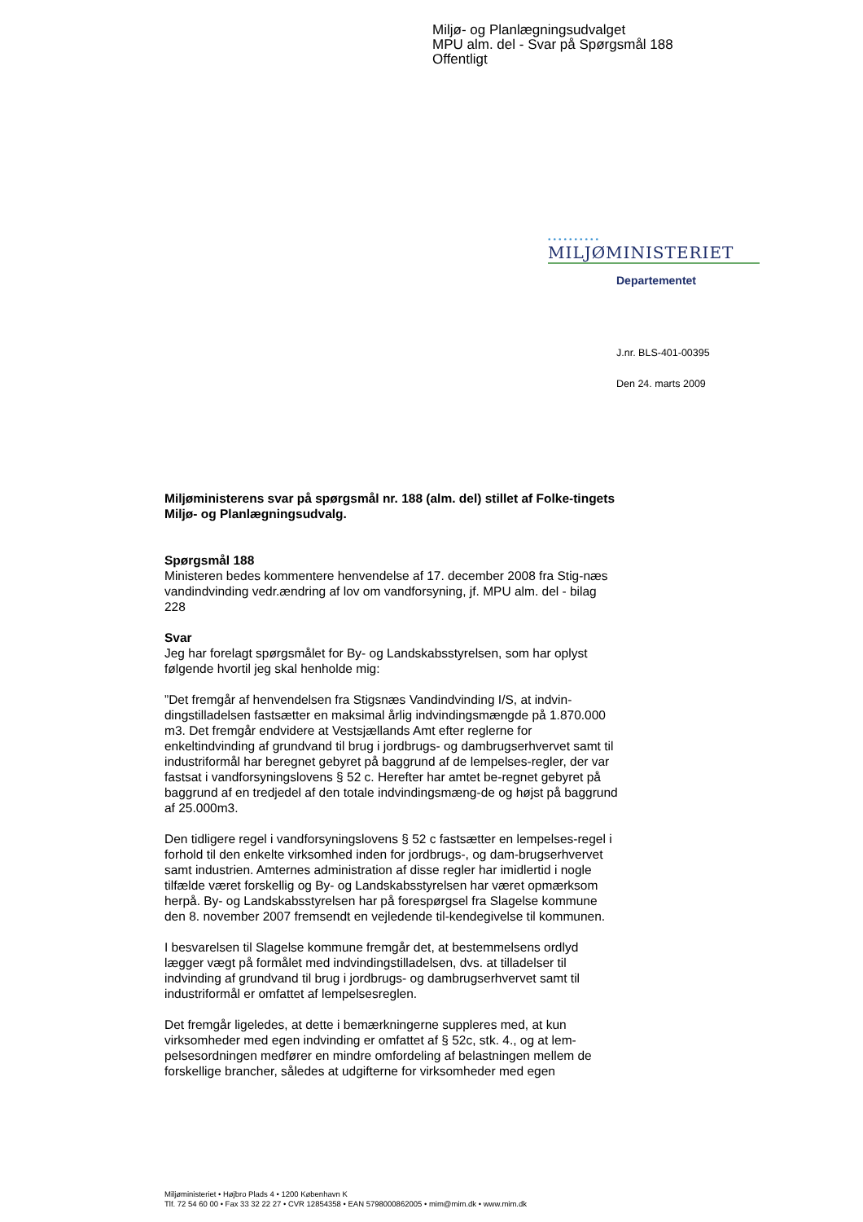Miljø- og Planlægningsudvalget
MPU alm. del - Svar på Spørgsmål 188
Offentligt
••••••••••
MILJØMINISTERIET
Departementet
J.nr. BLS-401-00395
Den 24. marts 2009
Miljøministerens svar på spørgsmål nr. 188 (alm. del) stillet af Folke-tingets Miljø- og Planlægningsudvalg.
Spørgsmål 188
Ministeren bedes kommentere henvendelse af 17. december 2008 fra Stig-næs vandindvinding vedr.ændring af lov om vandforsyning, jf. MPU alm. del - bilag 228
Svar
Jeg har forelagt spørgsmålet for By- og Landskabsstyrelsen, som har oplyst følgende hvortil jeg skal henholde mig:
”Det fremgår af henvendelsen fra Stigsnæs Vandindvinding I/S, at indvin-dingstilladelsen fastsætter en maksimal årlig indvindingsmængde på 1.870.000 m3. Det fremgår endvidere at Vestsjællands Amt efter reglerne for enkeltindvinding af grundvand til brug i jordbrugs- og dambrugserhvervet samt til industriformål har beregnet gebyret på baggrund af de lempelses-regler, der var fastsat i vandforsyningslovens § 52 c. Herefter har amtet be-regnet gebyret på baggrund af en tredjedel af den totale indvindingsmæng-de og højst på baggrund af 25.000m3.
Den tidligere regel i vandforsyningslovens § 52 c fastsætter en lempelses-regel i forhold til den enkelte virksomhed inden for jordbrugs-, og dam-brugserhvervet samt industrien. Amternes administration af disse regler har imidlertid i nogle tilfælde været forskellig og By- og Landskabsstyrelsen har været opmærksom herpå. By- og Landskabsstyrelsen har på forespørgsel fra Slagelse kommune den 8. november 2007 fremsendt en vejledende til-kendegivelse til kommunen.
I besvarelsen til Slagelse kommune fremgår det, at bestemmelsens ordlyd lægger vægt på formålet med indvindingstilladelsen, dvs. at tilladelser til indvinding af grundvand til brug i jordbrugs- og dambrugserhvervet samt til industriformål er omfattet af lempelsesreglen.
Det fremgår ligeledes, at dette i bemærkningerne suppleres med, at kun virksomheder med egen indvinding er omfattet af § 52c, stk. 4., og at lem-pelsesordningen medfører en mindre omfordeling af belastningen mellem de forskellige brancher, således at udgifterne for virksomheder med egen
Miljøministeriet • Højbro Plads 4 • 1200 København K
Tlf. 72 54 60 00 • Fax 33 32 22 27 • CVR 12854358 • EAN 5798000862005 • mim@mim.dk • www.mim.dk